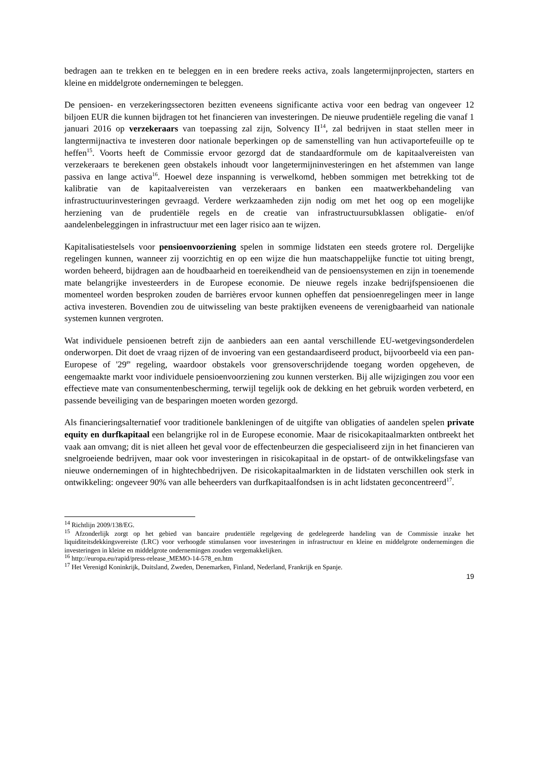bedragen aan te trekken en te beleggen en in een bredere reeks activa, zoals langetermijnprojecten, starters en kleine en middelgrote ondernemingen te beleggen.
De pensioen- en verzekeringssectoren bezitten eveneens significante activa voor een bedrag van ongeveer 12 biljoen EUR die kunnen bijdragen tot het financieren van investeringen. De nieuwe prudentiële regeling die vanaf 1 januari 2016 op verzekeraars van toepassing zal zijn, Solvency II<sup>14</sup>, zal bedrijven in staat stellen meer in langtermijnactiva te investeren door nationale beperkingen op de samenstelling van hun activaportefeuille op te heffen<sup>15</sup>. Voorts heeft de Commissie ervoor gezorgd dat de standaardformule om de kapitaalvereisten van verzekeraars te berekenen geen obstakels inhoudt voor langetermijninvesteringen en het afstemmen van lange passiva en lange activa<sup>16</sup>. Hoewel deze inspanning is verwelkomd, hebben sommigen met betrekking tot de kalibratie van de kapitaalvereisten van verzekeraars en banken een maatwerkbehandeling van infrastructuurinvesteringen gevraagd. Verdere werkzaamheden zijn nodig om met het oog op een mogelijke herziening van de prudentiële regels en de creatie van infrastructuursubklassen obligatie- en/of aandelenbeleggingen in infrastructuur met een lager risico aan te wijzen.
Kapitalisatiestelsels voor pensioenvoorziening spelen in sommige lidstaten een steeds grotere rol. Dergelijke regelingen kunnen, wanneer zij voorzichtig en op een wijze die hun maatschappelijke functie tot uiting brengt, worden beheerd, bijdragen aan de houdbaarheid en toereikendheid van de pensioensystemen en zijn in toenemende mate belangrijke investeerders in de Europese economie. De nieuwe regels inzake bedrijfspensioenen die momenteel worden besproken zouden de barrières ervoor kunnen opheffen dat pensioenregelingen meer in lange activa investeren. Bovendien zou de uitwisseling van beste praktijken eveneens de verenigbaarheid van nationale systemen kunnen vergroten.
Wat individuele pensioenen betreft zijn de aanbieders aan een aantal verschillende EU-wetgevingsonderdelen onderworpen. Dit doet de vraag rijzen of de invoering van een gestandaardiseerd product, bijvoorbeeld via een pan-Europese of '29<sup>e</sup>' regeling, waardoor obstakels voor grensoverschrijdende toegang worden opgeheven, de eengemaakte markt voor individuele pensioenvoorziening zou kunnen versterken. Bij alle wijzigingen zou voor een effectieve mate van consumentenbescherming, terwijl tegelijk ook de dekking en het gebruik worden verbeterd, en passende beveiliging van de besparingen moeten worden gezorgd.
Als financieringsalternatief voor traditionele bankleningen of de uitgifte van obligaties of aandelen spelen private equity en durfkapitaal een belangrijke rol in de Europese economie. Maar de risicokapitaalmarkten ontbreekt het vaak aan omvang; dit is niet alleen het geval voor de effectenbeurzen die gespecialiseerd zijn in het financieren van snelgroeiende bedrijven, maar ook voor investeringen in risicokapitaal in de opstart- of de ontwikkelingsfase van nieuwe ondernemingen of in hightechbedrijven. De risicokapitaalmarkten in de lidstaten verschillen ook sterk in ontwikkeling: ongeveer 90% van alle beheerders van durfkapitaalfondsen is in acht lidstaten geconcentreerd<sup>17</sup>.
<sup>14</sup> Richtlijn 2009/138/EG.
<sup>15</sup> Afzonderlijk zorgt op het gebied van bancaire prudentiële regelgeving de gedelegeerde handeling van de Commissie inzake het liquiditeitsdekkingsvereiste (LRC) voor verhoogde stimulansen voor investeringen in infrastructuur en kleine en middelgrote ondernemingen die investeringen in kleine en middelgrote ondernemingen zouden vergemakkelijken.
<sup>16</sup> http://europa.eu/rapid/press-release_MEMO-14-578_en.htm
<sup>17</sup> Het Verenigd Koninkrijk, Duitsland, Zweden, Denemarken, Finland, Nederland, Frankrijk en Spanje.
19